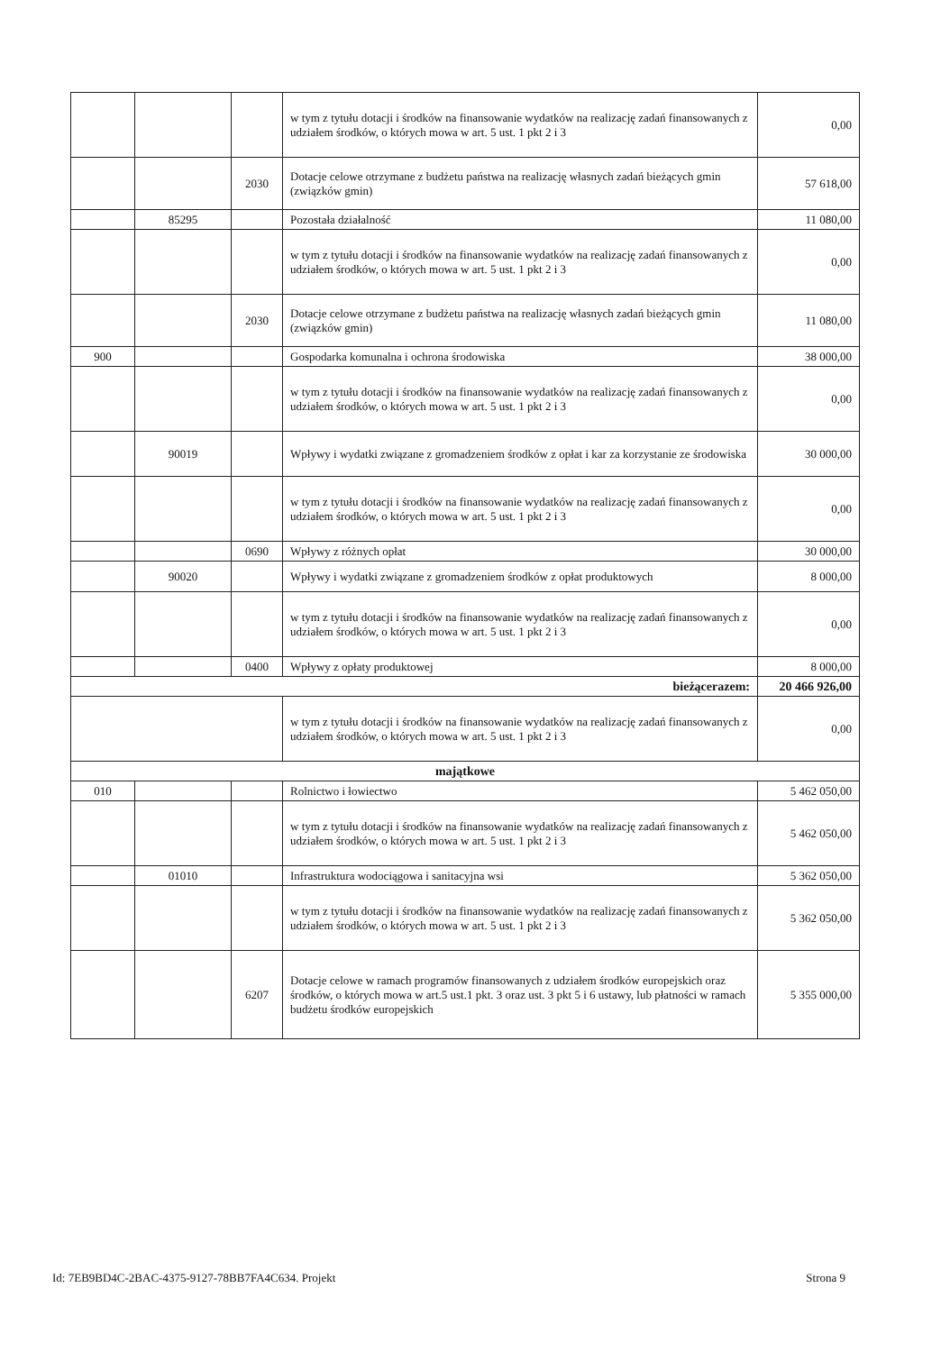| | | | w tym z tytułu dotacji i środków na finansowanie wydatków na realizację zadań finansowanych z udziałem środków, o których mowa w art. 5 ust. 1 pkt 2 i 3 | 0,00 |
| | | 2030 | Dotacje celowe otrzymane z budżetu państwa na realizację własnych zadań bieżących gmin (związków gmin) | 57 618,00 |
| | 85295 | | Pozostała działalność | 11 080,00 |
| | | | w tym z tytułu dotacji i środków na finansowanie wydatków na realizację zadań finansowanych z udziałem środków, o których mowa w art. 5 ust. 1 pkt 2 i 3 | 0,00 |
| | | 2030 | Dotacje celowe otrzymane z budżetu państwa na realizację własnych zadań bieżących gmin (związków gmin) | 11 080,00 |
| 900 | | | Gospodarka komunalna i ochrona środowiska | 38 000,00 |
| | | | w tym z tytułu dotacji i środków na finansowanie wydatków na realizację zadań finansowanych z udziałem środków, o których mowa w art. 5 ust. 1 pkt 2 i 3 | 0,00 |
| | 90019 | | Wpływy i wydatki związane z gromadzeniem środków z opłat i kar za korzystanie ze środowiska | 30 000,00 |
| | | | w tym z tytułu dotacji i środków na finansowanie wydatków na realizację zadań finansowanych z udziałem środków, o których mowa w art. 5 ust. 1 pkt 2 i 3 | 0,00 |
| | | 0690 | Wpływy z różnych opłat | 30 000,00 |
| | 90020 | | Wpływy i wydatki związane z gromadzeniem środków z opłat produktowych | 8 000,00 |
| | | | w tym z tytułu dotacji i środków na finansowanie wydatków na realizację zadań finansowanych z udziałem środków, o których mowa w art. 5 ust. 1 pkt 2 i 3 | 0,00 |
| | | 0400 | Wpływy z opłaty produktowej | 8 000,00 |
| bieżącerazem: | | | | 20 466 926,00 |
| | | | w tym z tytułu dotacji i środków na finansowanie wydatków na realizację zadań finansowanych z udziałem środków, o których mowa w art. 5 ust. 1 pkt 2 i 3 | 0,00 |
| majątkowe | | | | |
| 010 | | | Rolnictwo i łowiectwo | 5 462 050,00 |
| | | | w tym z tytułu dotacji i środków na finansowanie wydatków na realizację zadań finansowanych z udziałem środków, o których mowa w art. 5 ust. 1 pkt 2 i 3 | 5 462 050,00 |
| | 01010 | | Infrastruktura wodociągowa i sanitacyjna wsi | 5 362 050,00 |
| | | | w tym z tytułu dotacji i środków na finansowanie wydatków na realizację zadań finansowanych z udziałem środków, o których mowa w art. 5 ust. 1 pkt 2 i 3 | 5 362 050,00 |
| | | 6207 | Dotacje celowe w ramach programów finansowanych z udziałem środków europejskich oraz środków, o których mowa w art.5 ust.1 pkt. 3 oraz ust. 3 pkt 5 i 6 ustawy, lub płatności w ramach budżetu środków europejskich | 5 355 000,00 |
Id: 7EB9BD4C-2BAC-4375-9127-78BB7FA4C634. Projekt Strona 9